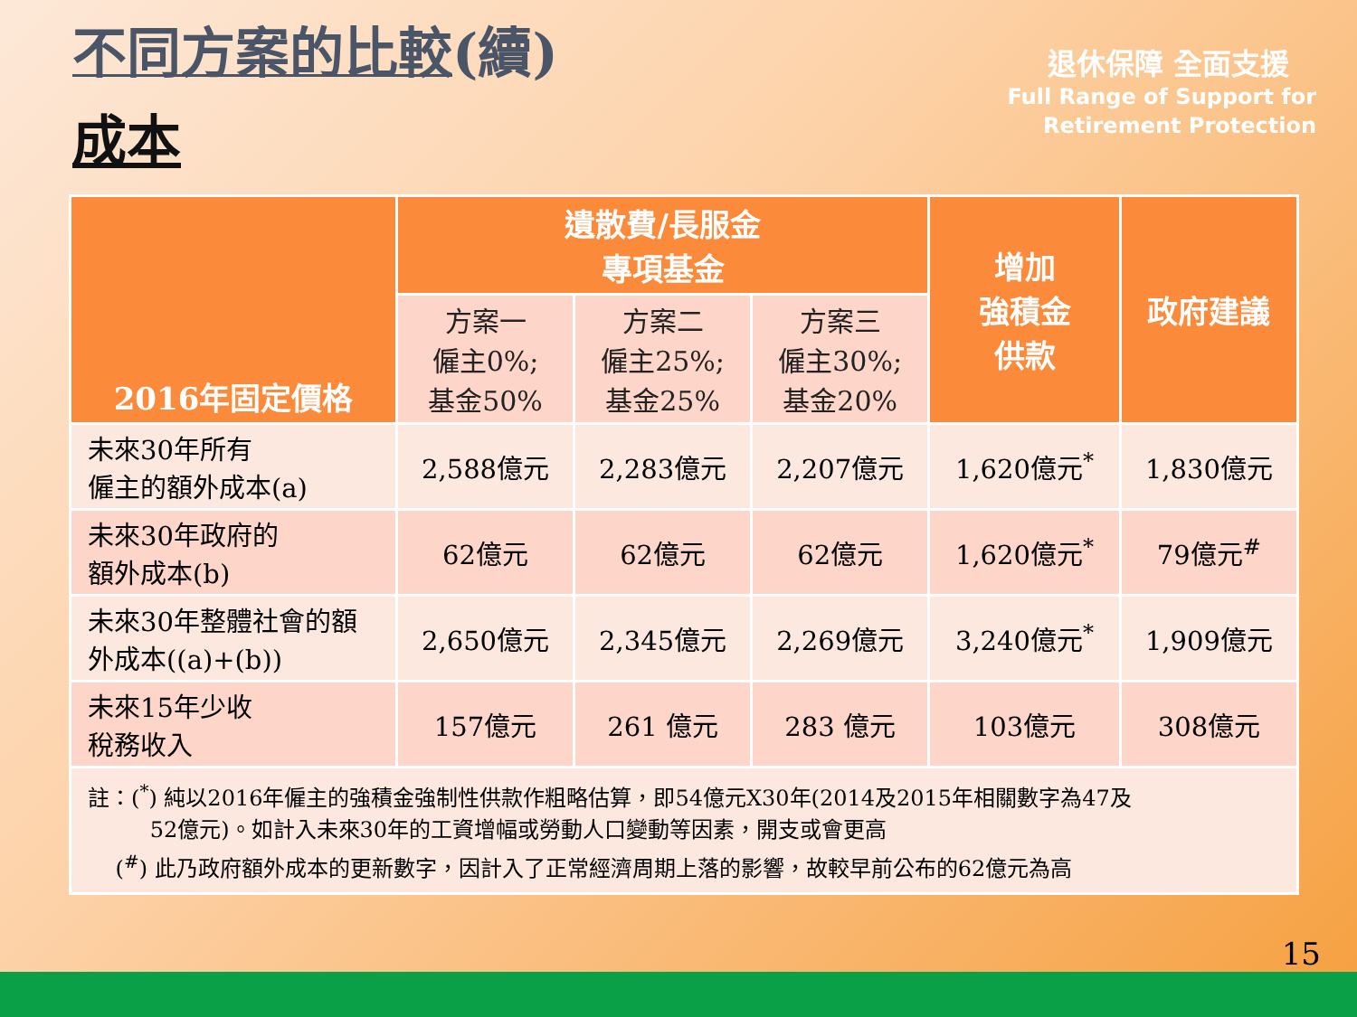不同方案的比較(續)
成本
退休保障 全面支援
Full Range of Support for
Retirement Protection
| 2016年固定價格 | 遺散費/長服金 專項基金 | | | 增加 強積金 供款 | 政府建議 |
| --- | --- | --- | --- | --- | --- |
| | 方案一 僱主0%; 基金50% | 方案二 僱主25%; 基金25% | 方案三 僱主30%; 基金20% | | |
| 未來30年所有 僱主的額外成本(a) | 2,588億元 | 2,283億元 | 2,207億元 | 1,620億元<sup>*</sup> | 1,830億元 |
| 未來30年政府的 額外成本(b) | 62億元 | 62億元 | 62億元 | 1,620億元<sup>*</sup> | 79億元<sup>#</sup> |
| 未來30年整體社會的額 外成本((a)+(b)) | 2,650億元 | 2,345億元 | 2,269億元 | 3,240億元<sup>*</sup> | 1,909億元 |
| 未來15年少收 稅務收入 | 157億元 | 261 億元 | 283 億元 | 103億元 | 308億元 |
| 註：(<sup>*</sup>) 純以2016年僱主的強積金強制性供款作粗略估算，即54億元X30年(2014及2015年相關數字為47及 52億元)。如計入未來30年的工資增幅或勞動人口變動等因素，開支或會更高 (<sup>#</sup>) 此乃政府額外成本的更新數字，因計入了正常經濟周期上落的影響，故較早前公布的62億元為高 | | | | | |
15